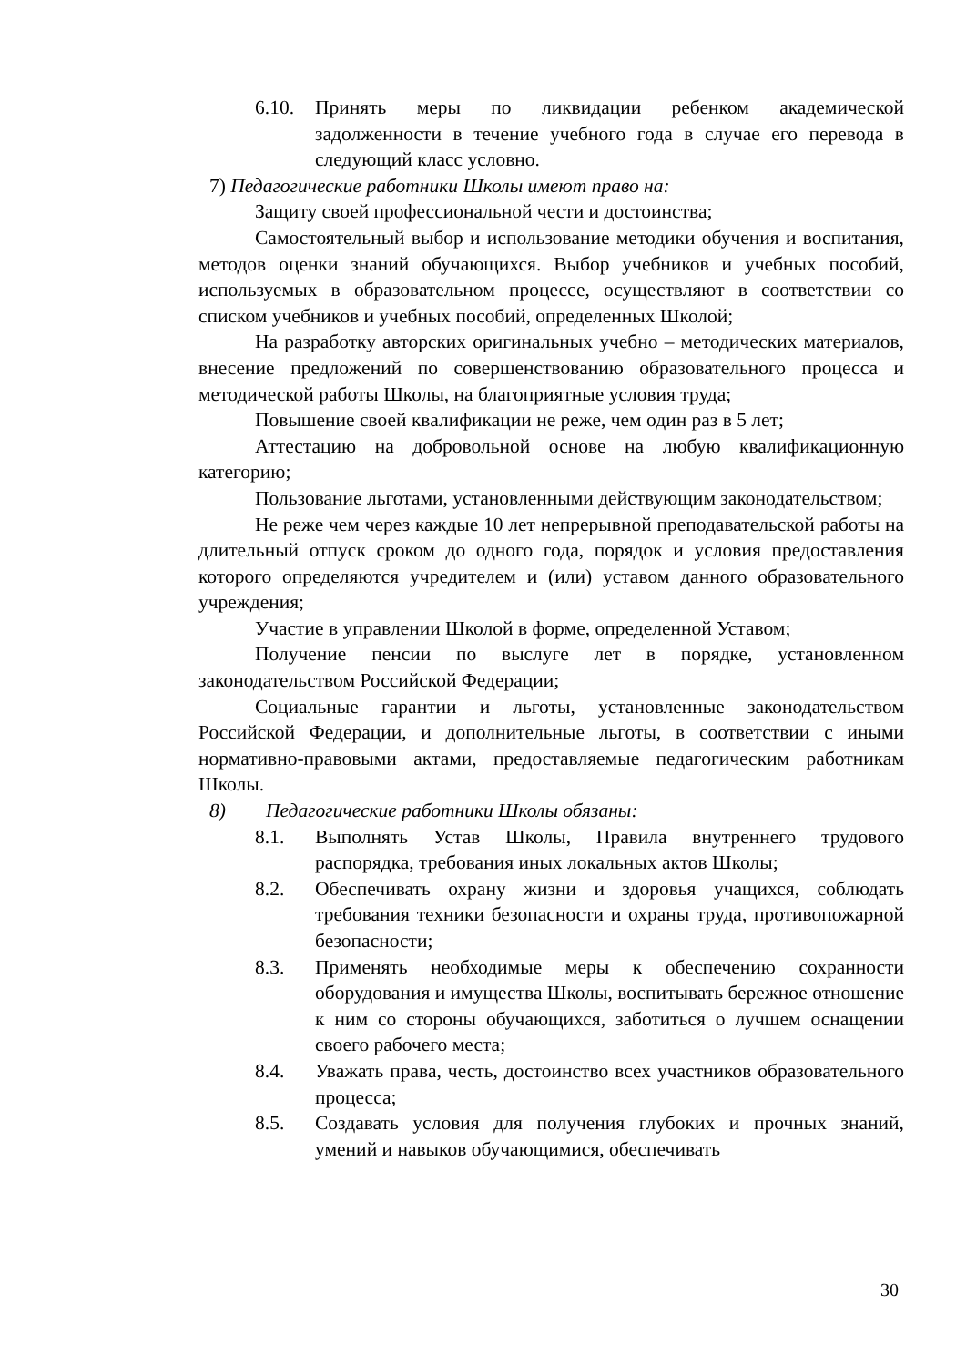6.10. Принять меры по ликвидации ребенком академической задолженности в течение учебного года в случае его перевода в следующий класс условно.
7) Педагогические работники Школы имеют право на:
Защиту своей профессиональной чести и достоинства;
Самостоятельный выбор и использование методики обучения и воспитания, методов оценки знаний обучающихся. Выбор учебников и учебных пособий, используемых в образовательном процессе, осуществляют в соответствии со списком учебников и учебных пособий, определенных Школой;
На разработку авторских оригинальных учебно – методических материалов, внесение предложений по совершенствованию образовательного процесса и методической работы Школы, на благоприятные условия труда;
Повышение своей квалификации не реже, чем один раз в 5 лет;
Аттестацию на добровольной основе на любую квалификационную категорию;
Пользование льготами, установленными действующим законодательством;
Не реже чем через каждые 10 лет непрерывной преподавательской работы на длительный отпуск сроком до одного года, порядок и условия предоставления которого определяются учредителем и (или) уставом данного образовательного учреждения;
Участие в управлении Школой в форме, определенной Уставом;
Получение пенсии по выслуге лет в порядке, установленном законодательством Российской Федерации;
Социальные гарантии и льготы, установленные законодательством Российской Федерации, и дополнительные льготы, в соответствии с иными нормативно-правовыми актами, предоставляемые педагогическим работникам Школы.
8) Педагогические работники Школы обязаны:
8.1. Выполнять Устав Школы, Правила внутреннего трудового распорядка, требования иных локальных актов Школы;
8.2. Обеспечивать охрану жизни и здоровья учащихся, соблюдать требования техники безопасности и охраны труда, противопожарной безопасности;
8.3. Применять необходимые меры к обеспечению сохранности оборудования и имущества Школы, воспитывать бережное отношение к ним со стороны обучающихся, заботиться о лучшем оснащении своего рабочего места;
8.4. Уважать права, честь, достоинство всех участников образовательного процесса;
8.5. Создавать условия для получения глубоких и прочных знаний, умений и навыков обучающимися, обеспечивать
30